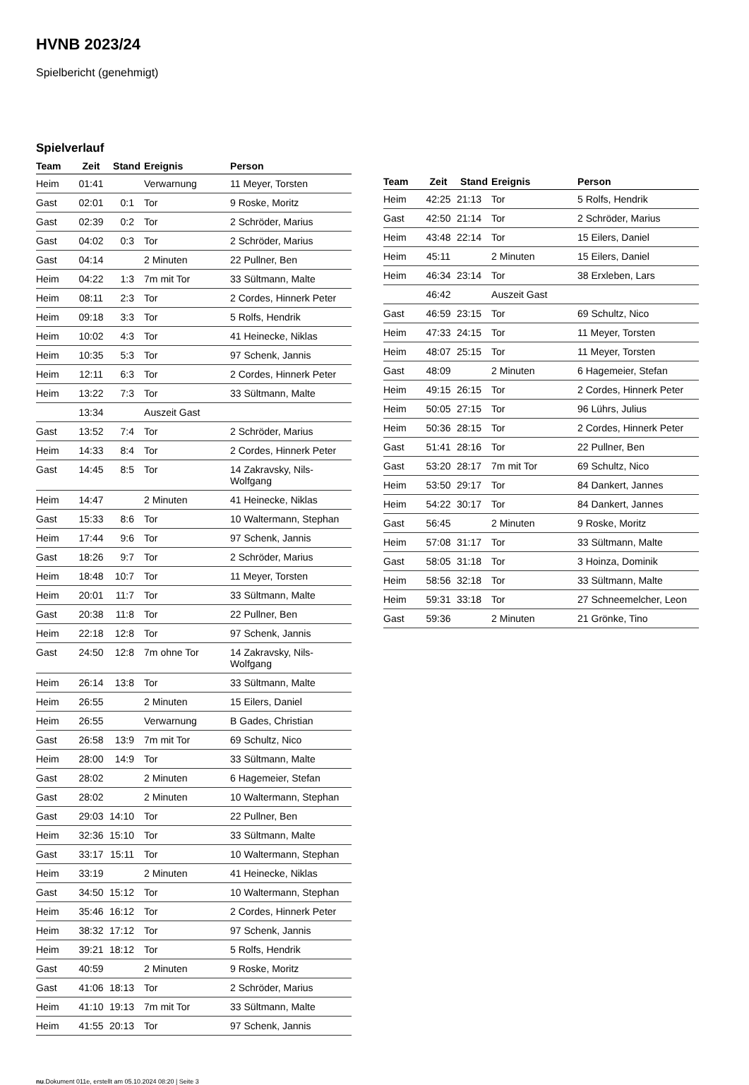HVNB 2023/24
Spielbericht (genehmigt)
Spielverlauf
| Team | Zeit | Stand | Ereignis | Person |
| --- | --- | --- | --- | --- |
| Heim | 01:41 | | Verwarnung | 11 Meyer, Torsten |
| Gast | 02:01 | 0:1 | Tor | 9 Roske, Moritz |
| Gast | 02:39 | 0:2 | Tor | 2 Schröder, Marius |
| Gast | 04:02 | 0:3 | Tor | 2 Schröder, Marius |
| Gast | 04:14 | | 2 Minuten | 22 Pullner, Ben |
| Heim | 04:22 | 1:3 | 7m mit Tor | 33 Sültmann, Malte |
| Heim | 08:11 | 2:3 | Tor | 2 Cordes, Hinnerk Peter |
| Heim | 09:18 | 3:3 | Tor | 5 Rolfs, Hendrik |
| Heim | 10:02 | 4:3 | Tor | 41 Heinecke, Niklas |
| Heim | 10:35 | 5:3 | Tor | 97 Schenk, Jannis |
| Heim | 12:11 | 6:3 | Tor | 2 Cordes, Hinnerk Peter |
| Heim | 13:22 | 7:3 | Tor | 33 Sültmann, Malte |
| | 13:34 | | Auszeit Gast | |
| Gast | 13:52 | 7:4 | Tor | 2 Schröder, Marius |
| Heim | 14:33 | 8:4 | Tor | 2 Cordes, Hinnerk Peter |
| Gast | 14:45 | 8:5 | Tor | 14 Zakravsky, Nils- Wolfgang |
| Heim | 14:47 | | 2 Minuten | 41 Heinecke, Niklas |
| Gast | 15:33 | 8:6 | Tor | 10 Waltermann, Stephan |
| Heim | 17:44 | 9:6 | Tor | 97 Schenk, Jannis |
| Gast | 18:26 | 9:7 | Tor | 2 Schröder, Marius |
| Heim | 18:48 | 10:7 | Tor | 11 Meyer, Torsten |
| Heim | 20:01 | 11:7 | Tor | 33 Sültmann, Malte |
| Gast | 20:38 | 11:8 | Tor | 22 Pullner, Ben |
| Heim | 22:18 | 12:8 | Tor | 97 Schenk, Jannis |
| Gast | 24:50 | 12:8 | 7m ohne Tor | 14 Zakravsky, Nils- Wolfgang |
| Heim | 26:14 | 13:8 | Tor | 33 Sültmann, Malte |
| Heim | 26:55 | | 2 Minuten | 15 Eilers, Daniel |
| Heim | 26:55 | | Verwarnung | B Gades, Christian |
| Gast | 26:58 | 13:9 | 7m mit Tor | 69 Schultz, Nico |
| Heim | 28:00 | 14:9 | Tor | 33 Sültmann, Malte |
| Gast | 28:02 | | 2 Minuten | 6 Hagemeier, Stefan |
| Gast | 28:02 | | 2 Minuten | 10 Waltermann, Stephan |
| Gast | 29:03 | 14:10 | Tor | 22 Pullner, Ben |
| Heim | 32:36 | 15:10 | Tor | 33 Sültmann, Malte |
| Gast | 33:17 | 15:11 | Tor | 10 Waltermann, Stephan |
| Heim | 33:19 | | 2 Minuten | 41 Heinecke, Niklas |
| Gast | 34:50 | 15:12 | Tor | 10 Waltermann, Stephan |
| Heim | 35:46 | 16:12 | Tor | 2 Cordes, Hinnerk Peter |
| Heim | 38:32 | 17:12 | Tor | 97 Schenk, Jannis |
| Heim | 39:21 | 18:12 | Tor | 5 Rolfs, Hendrik |
| Gast | 40:59 | | 2 Minuten | 9 Roske, Moritz |
| Gast | 41:06 | 18:13 | Tor | 2 Schröder, Marius |
| Heim | 41:10 | 19:13 | 7m mit Tor | 33 Sültmann, Malte |
| Heim | 41:55 | 20:13 | Tor | 97 Schenk, Jannis |
| Team | Zeit | Stand | Ereignis | Person |
| --- | --- | --- | --- | --- |
| Heim | 42:25 | 21:13 | Tor | 5 Rolfs, Hendrik |
| Gast | 42:50 | 21:14 | Tor | 2 Schröder, Marius |
| Heim | 43:48 | 22:14 | Tor | 15 Eilers, Daniel |
| Heim | 45:11 | | 2 Minuten | 15 Eilers, Daniel |
| Heim | 46:34 | 23:14 | Tor | 38 Erxleben, Lars |
| | 46:42 | | Auszeit Gast | |
| Gast | 46:59 | 23:15 | Tor | 69 Schultz, Nico |
| Heim | 47:33 | 24:15 | Tor | 11 Meyer, Torsten |
| Heim | 48:07 | 25:15 | Tor | 11 Meyer, Torsten |
| Gast | 48:09 | | 2 Minuten | 6 Hagemeier, Stefan |
| Heim | 49:15 | 26:15 | Tor | 2 Cordes, Hinnerk Peter |
| Heim | 50:05 | 27:15 | Tor | 96 Lührs, Julius |
| Heim | 50:36 | 28:15 | Tor | 2 Cordes, Hinnerk Peter |
| Gast | 51:41 | 28:16 | Tor | 22 Pullner, Ben |
| Gast | 53:20 | 28:17 | 7m mit Tor | 69 Schultz, Nico |
| Heim | 53:50 | 29:17 | Tor | 84 Dankert, Jannes |
| Heim | 54:22 | 30:17 | Tor | 84 Dankert, Jannes |
| Gast | 56:45 | | 2 Minuten | 9 Roske, Moritz |
| Heim | 57:08 | 31:17 | Tor | 33 Sültmann, Malte |
| Gast | 58:05 | 31:18 | Tor | 3 Hoinza, Dominik |
| Heim | 58:56 | 32:18 | Tor | 33 Sültmann, Malte |
| Heim | 59:31 | 33:18 | Tor | 27 Schneemelcher, Leon |
| Gast | 59:36 | | 2 Minuten | 21 Grönke, Tino |
nu.Dokument 011e, erstellt am 05.10.2024 08:20 | Seite 3